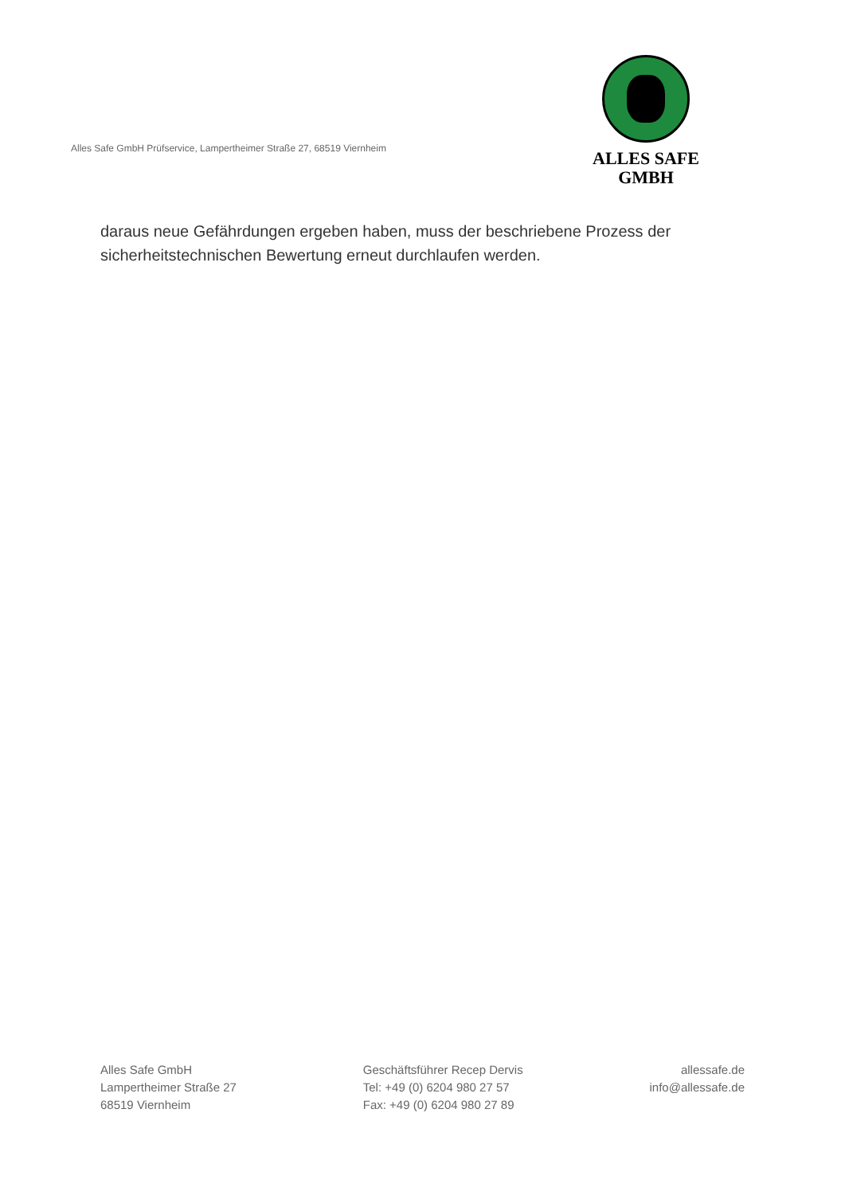Alles Safe GmbH Prüfservice, Lampertheimer Straße 27, 68519 Viernheim
ALLES SAFE
GMBH
daraus neue Gefährdungen ergeben haben, muss der beschriebene Prozess der sicherheitstechnischen Bewertung erneut durchlaufen werden.
Alles Safe GmbH
Lampertheimer Straße 27
68519 Viernheim
Geschäftsführer Recep Dervis
Tel: +49 (0) 6204 980 27 57
Fax: +49 (0) 6204 980 27 89
allessafe.de
info@allessafe.de